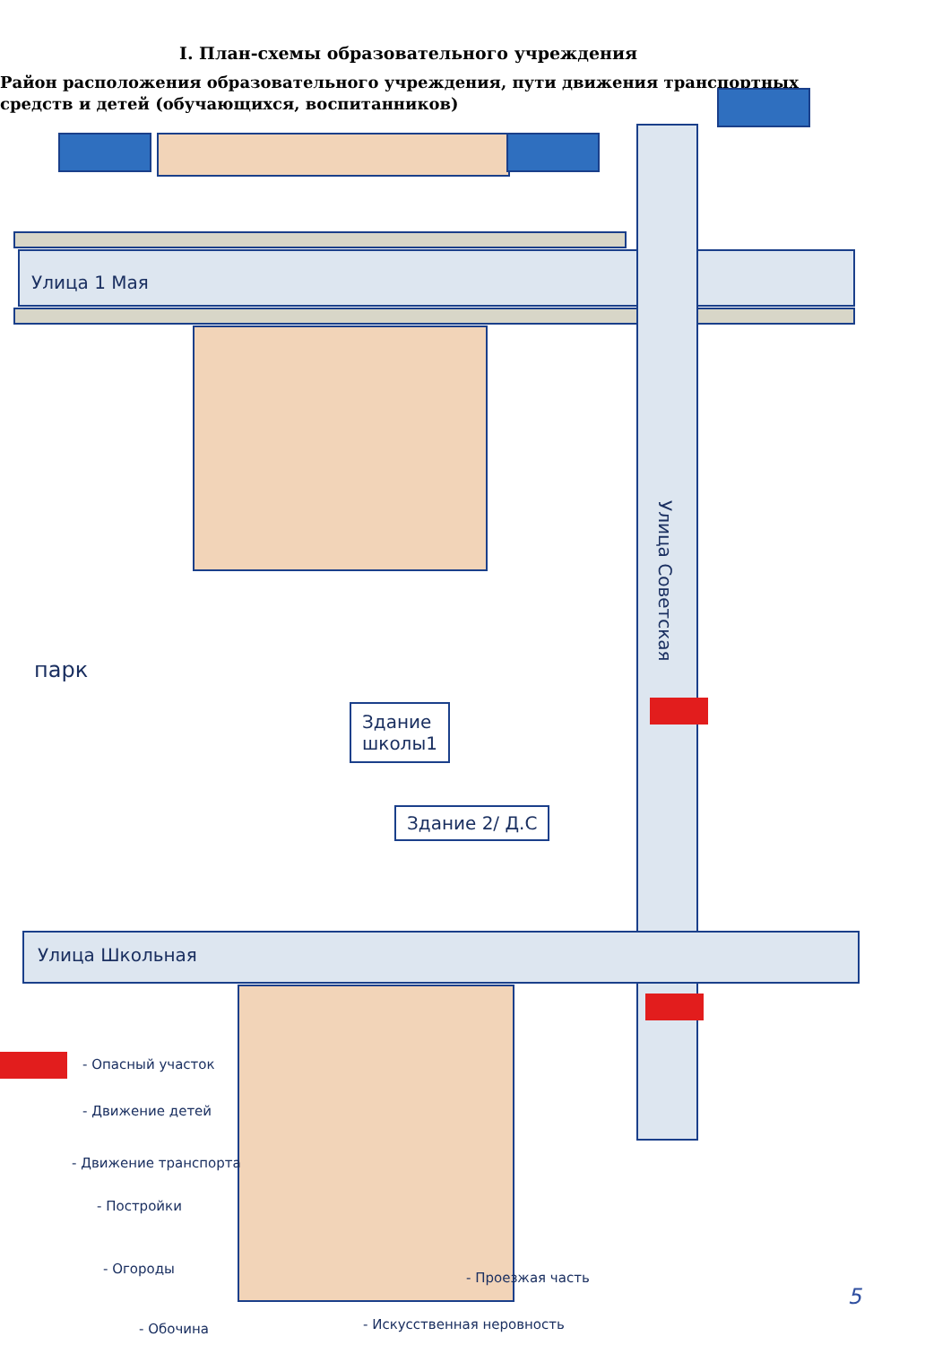I. План-схемы образовательного учреждения
Район расположения образовательного учреждения, пути движения транспортных средств и детей (обучающихся, воспитанников)
Улица 1 Мая
Улица Советская
парк
Здание
школы1
Здание 2/ Д.С
Улица Школьная
- Опасный участок
- Движение детей
- Движение транспорта
- Постройки
- Огороды
- Проезжая часть
- Обочина - Искусственная неровность
5